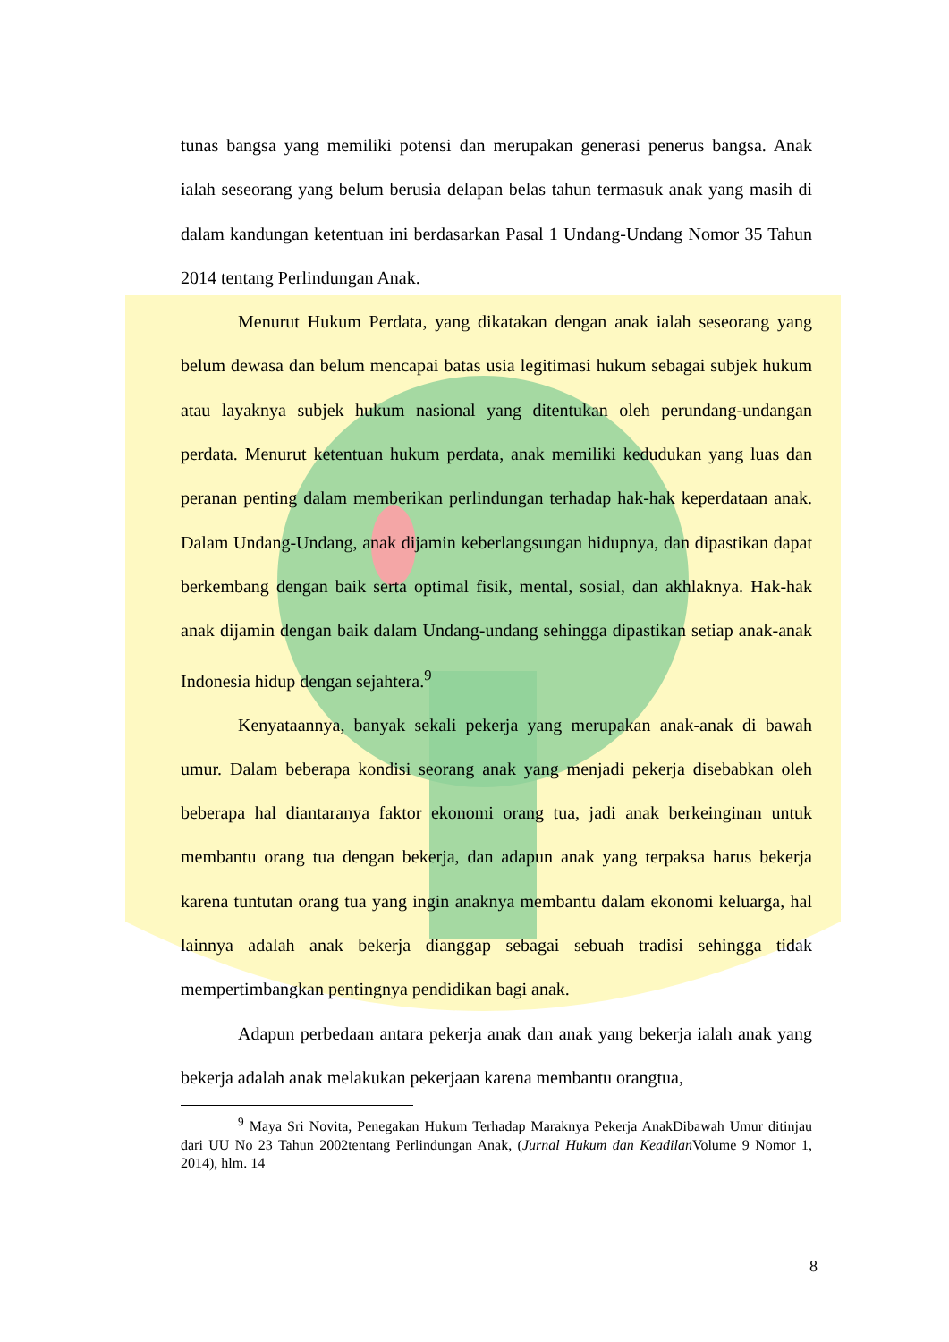tunas bangsa yang memiliki potensi dan merupakan generasi penerus bangsa. Anak ialah seseorang yang belum berusia delapan belas tahun termasuk anak yang masih di dalam kandungan ketentuan ini berdasarkan Pasal 1 Undang-Undang Nomor 35 Tahun 2014 tentang Perlindungan Anak.
Menurut Hukum Perdata, yang dikatakan dengan anak ialah seseorang yang belum dewasa dan belum mencapai batas usia legitimasi hukum sebagai subjek hukum atau layaknya subjek hukum nasional yang ditentukan oleh perundang-undangan perdata. Menurut ketentuan hukum perdata, anak memiliki kedudukan yang luas dan peranan penting dalam memberikan perlindungan terhadap hak-hak keperdataan anak. Dalam Undang-Undang, anak dijamin keberlangsungan hidupnya, dan dipastikan dapat berkembang dengan baik serta optimal fisik, mental, sosial, dan akhlaknya. Hak-hak anak dijamin dengan baik dalam Undang-undang sehingga dipastikan setiap anak-anak Indonesia hidup dengan sejahtera.<sup>9</sup>
Kenyataannya, banyak sekali pekerja yang merupakan anak-anak di bawah umur. Dalam beberapa kondisi seorang anak yang menjadi pekerja disebabkan oleh beberapa hal diantaranya faktor ekonomi orang tua, jadi anak berkeinginan untuk membantu orang tua dengan bekerja, dan adapun anak yang terpaksa harus bekerja karena tuntutan orang tua yang ingin anaknya membantu dalam ekonomi keluarga, hal lainnya adalah anak bekerja dianggap sebagai sebuah tradisi sehingga tidak mempertimbangkan pentingnya pendidikan bagi anak.
Adapun perbedaan antara pekerja anak dan anak yang bekerja ialah anak yang bekerja adalah anak melakukan pekerjaan karena membantu orangtua,
<sup>9</sup> Maya Sri Novita, Penegakan Hukum Terhadap Maraknya Pekerja AnakDibawah Umur ditinjau dari UU No 23 Tahun 2002tentang Perlindungan Anak, (Jurnal Hukum dan Keadilan Volume 9 Nomor 1, 2014), hlm. 14
8